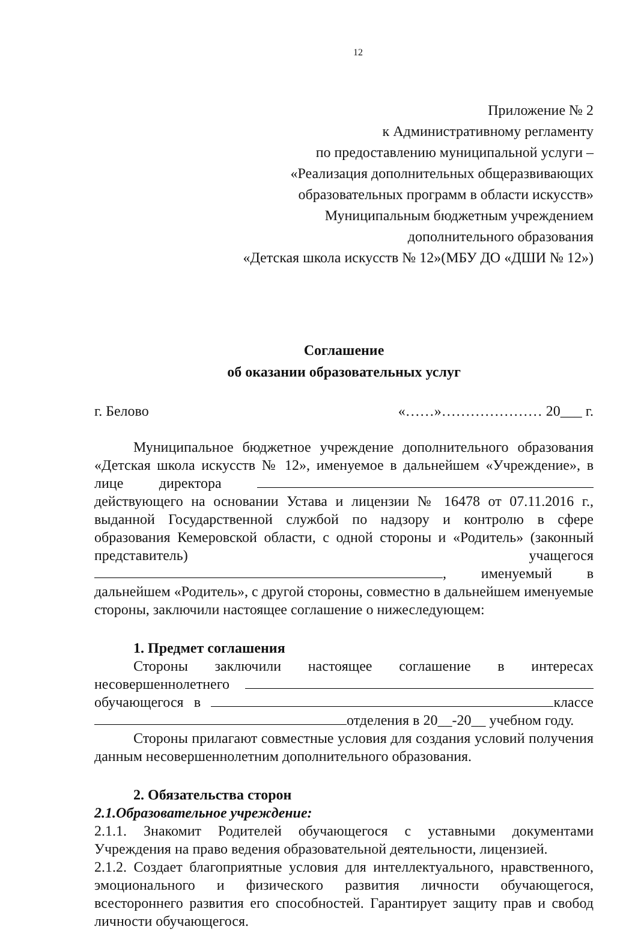12
Приложение № 2
к Административному регламенту
по предоставлению муниципальной услуги –
«Реализация дополнительных общеразвивающих
образовательных программ в области искусств»
Муниципальным бюджетным учреждением
дополнительного образования
«Детская школа искусств № 12»(МБУ ДО «ДШИ № 12»)
Соглашение
об оказании образовательных услуг
г. Белово «……»………………… 20___ г.
Муниципальное бюджетное учреждение дополнительного образования «Детская школа искусств № 12», именуемое в дальнейшем «Учреждение», в лице директора действующего на основании Устава и лицензии № 16478 от 07.11.2016 г., выданной Государственной службой по надзору и контролю в сфере образования Кемеровской области, с одной стороны и «Родитель» (законный представитель) учащегося , именуемый в дальнейшем «Родитель», с другой стороны, совместно в дальнейшем именуемые стороны, заключили настоящее соглашение о нижеследующем:
1. Предмет соглашения
Стороны заключили настоящее соглашение в интересах несовершеннолетнего обучающегося в классе отделения в 20__-20__ учебном году.
Стороны прилагают совместные условия для создания условий получения данным несовершеннолетним дополнительного образования.
2. Обязательства сторон
2.1.Образовательное учреждение:
2.1.1. Знакомит Родителей обучающегося с уставными документами Учреждения на право ведения образовательной деятельности, лицензией.
2.1.2. Создает благоприятные условия для интеллектуального, нравственного, эмоционального и физического развития личности обучающегося, всестороннего развития его способностей. Гарантирует защиту прав и свобод личности обучающегося.